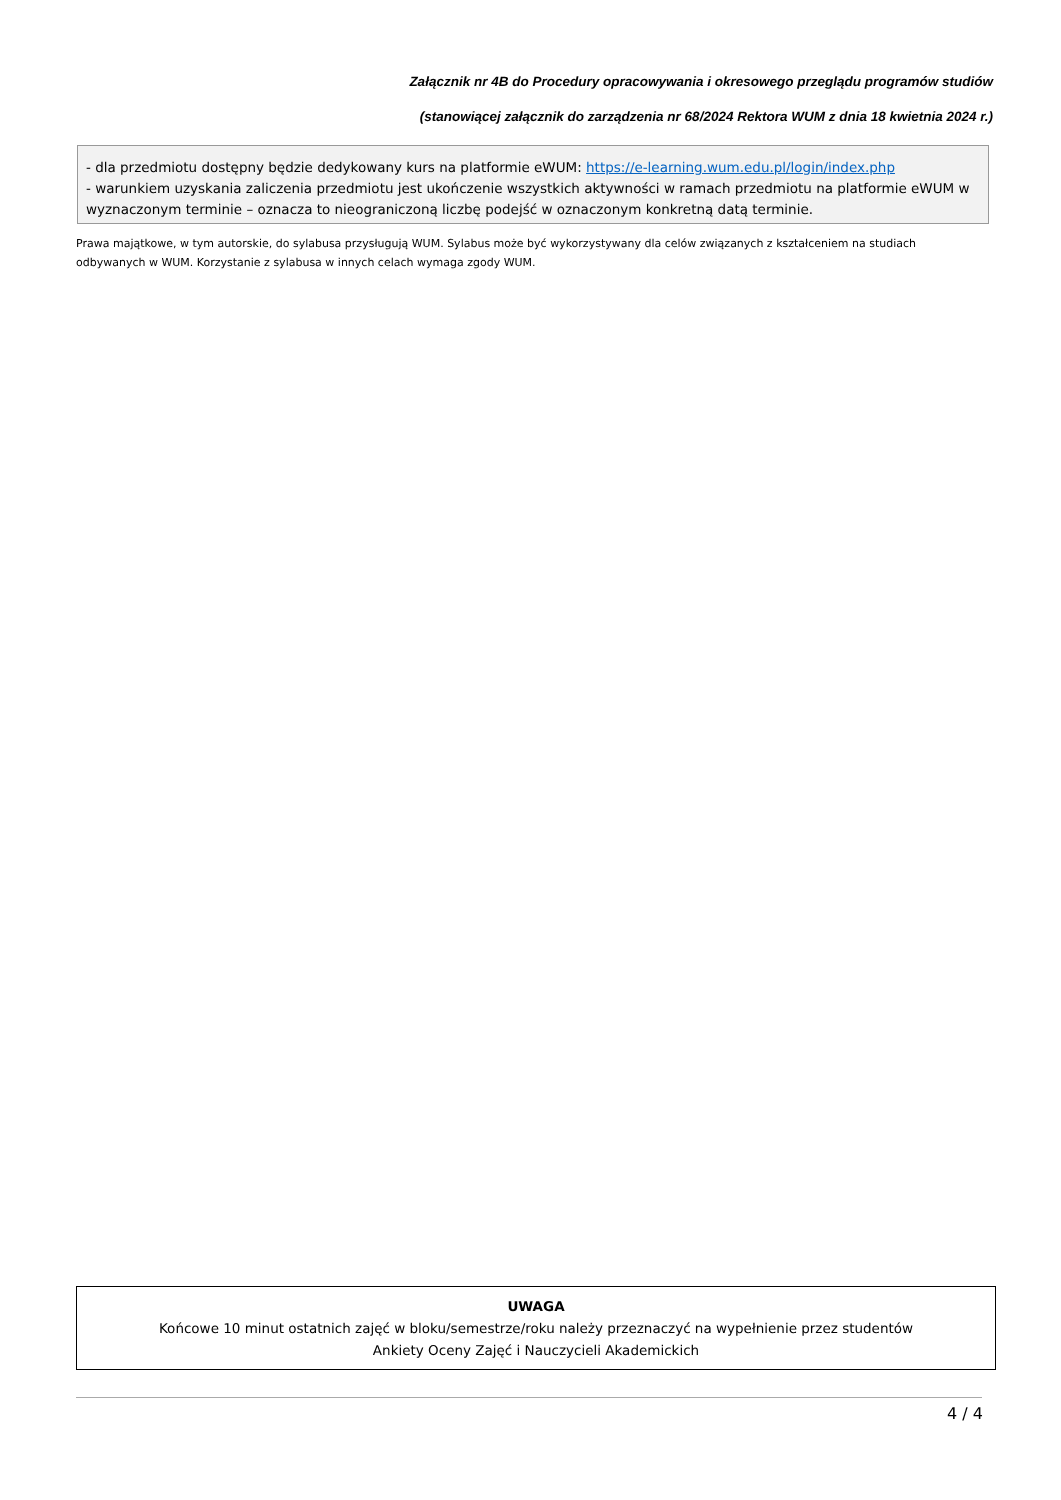Załącznik nr 4B do Procedury opracowywania i okresowego przeglądu programów studiów
(stanowiącej załącznik do zarządzenia nr 68/2024 Rektora WUM z dnia 18 kwietnia 2024 r.)
- dla przedmiotu dostępny będzie dedykowany kurs na platformie eWUM: https://e-learning.wum.edu.pl/login/index.php
- warunkiem uzyskania zaliczenia przedmiotu jest ukończenie wszystkich aktywności w ramach przedmiotu na platformie eWUM w wyznaczonym terminie – oznacza to nieograniczoną liczbę podejść w oznaczonym konkretną datą terminie.
Prawa majątkowe, w tym autorskie, do sylabusa przysługują WUM. Sylabus może być wykorzystywany dla celów związanych z kształceniem na studiach odbywanych w WUM. Korzystanie z sylabusa w innych celach wymaga zgody WUM.
UWAGA
Końcowe 10 minut ostatnich zajęć w bloku/semestrze/roku należy przeznaczyć na wypełnienie przez studentów
Ankiety Oceny Zajęć i Nauczycieli Akademickich
4 / 4